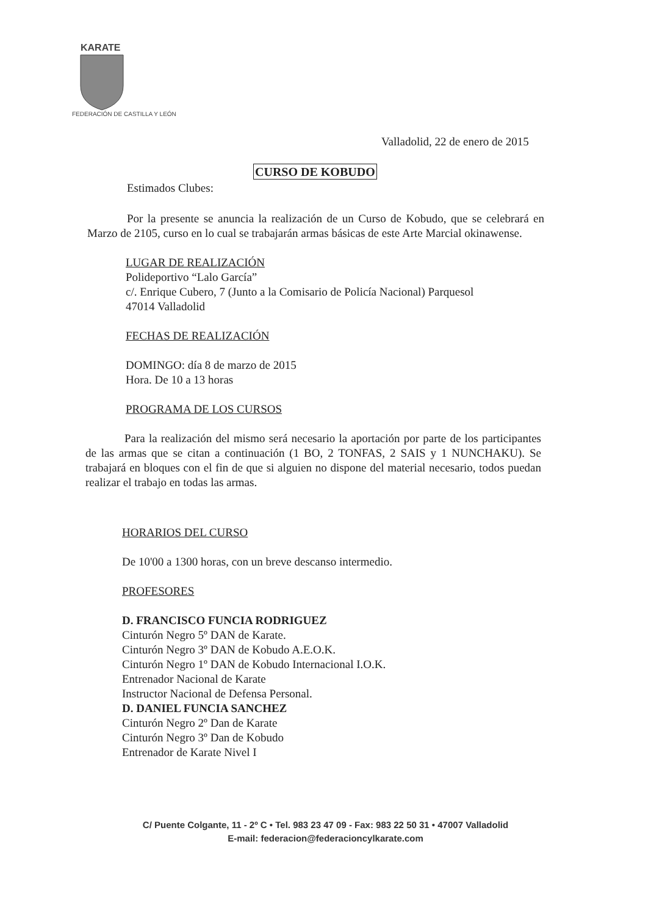KARATE
FEDERACIÓN DE CASTILLA Y LEÓN
Valladolid, 22 de enero de 2015
CURSO DE KOBUDO
Estimados Clubes:
Por la presente se anuncia la realización de un Curso de Kobudo, que se celebrará en Marzo de 2105, curso en lo cual se trabajarán armas básicas de este Arte Marcial okinawense.
LUGAR DE REALIZACIÓN
Polideportivo “Lalo García”
c/. Enrique Cubero, 7 (Junto a la Comisario de Policía Nacional) Parquesol
47014 Valladolid
FECHAS DE REALIZACIÓN
DOMINGO: día 8 de marzo de 2015
Hora. De 10 a 13 horas
PROGRAMA DE LOS CURSOS
Para la realización del mismo será necesario la aportación por parte de los participantes de las armas que se citan a continuación (1 BO, 2 TONFAS, 2 SAIS y 1 NUNCHAKU). Se trabajará en bloques con el fin de que si alguien no dispone del material necesario, todos puedan realizar el trabajo en todas las armas.
HORARIOS DEL CURSO
De 10'00 a 1300 horas, con un breve descanso intermedio.
PROFESORES
D. FRANCISCO FUNCIA RODRIGUEZ
Cinturón Negro 5º DAN de Karate.
Cinturón Negro 3º DAN de Kobudo A.E.O.K.
Cinturón Negro 1º DAN de Kobudo Internacional I.O.K.
Entrenador Nacional de Karate
Instructor Nacional de Defensa Personal.
D. DANIEL FUNCIA SANCHEZ
Cinturón Negro 2º Dan de Karate
Cinturón Negro 3º Dan de Kobudo
Entrenador de Karate Nivel I
C/ Puente Colgante, 11 - 2º C • Tel. 983 23 47 09 - Fax: 983 22 50 31 • 47007 Valladolid
E-mail: federacion@federacioncylkarate.com